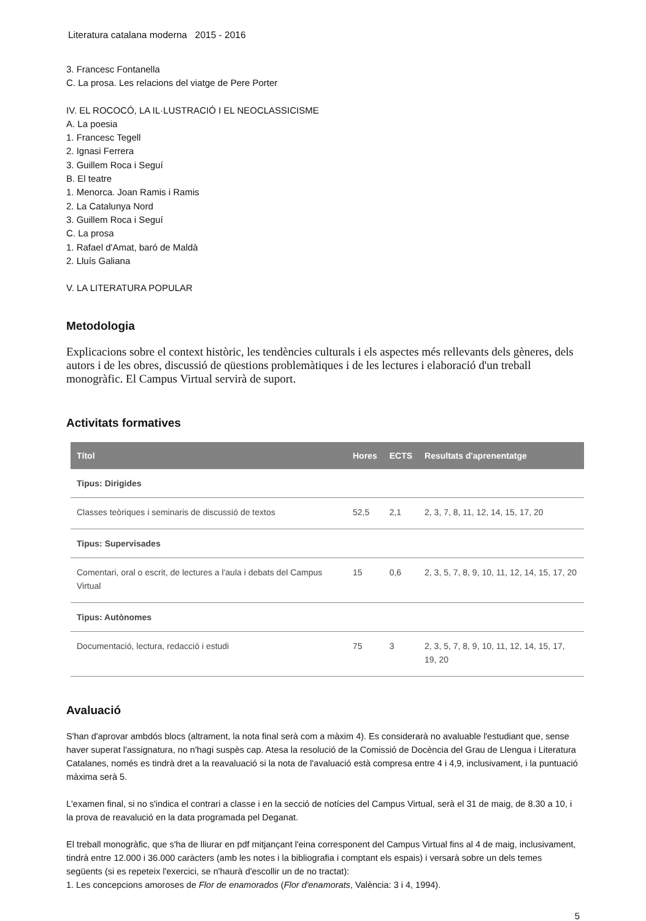Literatura catalana moderna 2015 - 2016
3. Francesc Fontanella
C. La prosa. Les relacions del viatge de Pere Porter
IV. EL ROCOCÓ, LA IL·LUSTRACIÓ I EL NEOCLASSICISME
A. La poesia
1. Francesc Tegell
2. Ignasi Ferrera
3. Guillem Roca i Seguí
B. El teatre
1. Menorca. Joan Ramis i Ramis
2. La Catalunya Nord
3. Guillem Roca i Seguí
C. La prosa
1. Rafael d'Amat, baró de Maldà
2. Lluís Galiana
V. LA LITERATURA POPULAR
Metodologia
Explicacions sobre el context històric, les tendències culturals i els aspectes més rellevants dels gèneres, dels autors i de les obres, discussió de qüestions problemàtiques i de les lectures i elaboració d'un treball monogràfic. El Campus Virtual servirà de suport.
Activitats formatives
| Títol | Hores | ECTS | Resultats d'aprenentatge |
| --- | --- | --- | --- |
| Tipus: Dirigides | | | |
| Classes teòriques i seminaris de discussió de textos | 52,5 | 2,1 | 2, 3, 7, 8, 11, 12, 14, 15, 17, 20 |
| Tipus: Supervisades | | | |
| Comentari, oral o escrit, de lectures a l'aula i debats del Campus Virtual | 15 | 0,6 | 2, 3, 5, 7, 8, 9, 10, 11, 12, 14, 15, 17, 20 |
| Tipus: Autònomes | | | |
| Documentació, lectura, redacció i estudi | 75 | 3 | 2, 3, 5, 7, 8, 9, 10, 11, 12, 14, 15, 17, 19, 20 |
Avaluació
S'han d'aprovar ambdós blocs (altrament, la nota final serà com a màxim 4). Es considerarà no avaluable l'estudiant que, sense haver superat l'assignatura, no n'hagi suspès cap. Atesa la resolució de la Comissió de Docència del Grau de Llengua i Literatura Catalanes, només es tindrà dret a la reavaluació si la nota de l'avaluació està compresa entre 4 i 4,9, inclusivament, i la puntuació màxima serà 5.
L'examen final, si no s'indica el contrari a classe i en la secció de notícies del Campus Virtual, serà el 31 de maig, de 8.30 a 10, i la prova de reavalució en la data programada pel Deganat.
El treball monogràfic, que s'ha de lliurar en pdf mitjançant l'eina corresponent del Campus Virtual fins al 4 de maig, inclusivament, tindrà entre 12.000 i 36.000 caràcters (amb les notes i la bibliografia i comptant els espais) i versarà sobre un dels temes següents (si es repeteix l'exercici, se n'haurà d'escollir un de no tractat):
1. Les concepcions amoroses de Flor de enamorados (Flor d'enamorats, València: 3 i 4, 1994).
5